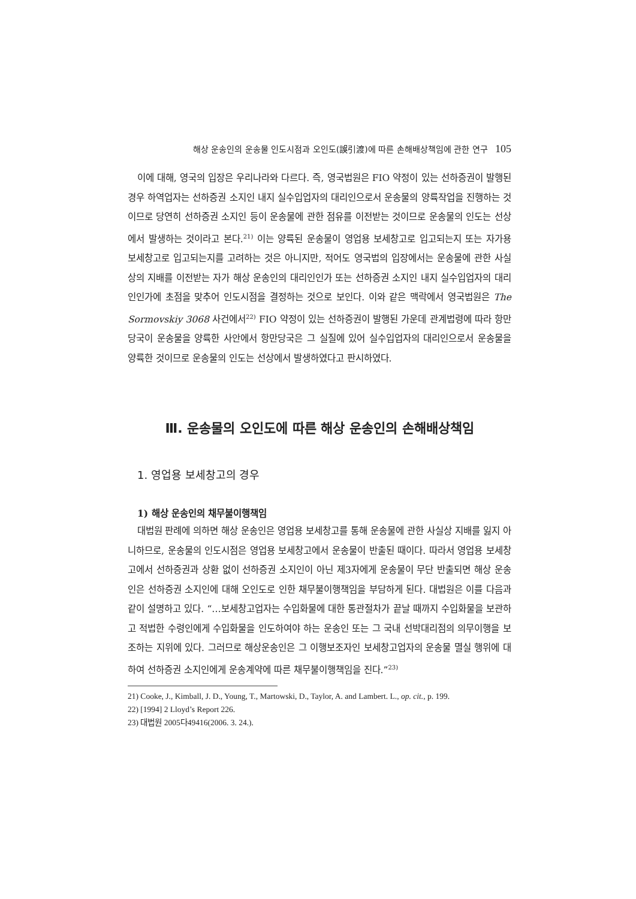해상 운송인의 운송물 인도시점과 오인도(誤引渡)에 따른 손해배상책임에 관한 연구 105
이에 대해, 영국의 입장은 우리나라와 다르다. 즉, 영국법원은 FIO 약정이 있는 선하증권이 발행된 경우 하역업자는 선하증권 소지인 내지 실수입업자의 대리인으로서 운송물의 양륙작업을 진행하는 것이므로 당연히 선하증권 소지인 등이 운송물에 관한 점유를 이전받는 것이므로 운송물의 인도는 선상에서 발생하는 것이라고 본다.<sup>21)</sup> 이는 양륙된 운송물이 영업용 보세창고로 입고되는지 또는 자가용 보세창고로 입고되는지를 고려하는 것은 아니지만, 적어도 영국법의 입장에서는 운송물에 관한 사실상의 지배를 이전받는 자가 해상 운송인의 대리인인가 또는 선하증권 소지인 내지 실수입업자의 대리인인가에 초점을 맞추어 인도시점을 결정하는 것으로 보인다. 이와 같은 맥락에서 영국법원은 The Sormovskiy 3068 사건에서<sup>22)</sup> FIO 약정이 있는 선하증권이 발행된 가운데 관계법령에 따라 항만당국이 운송물을 양륙한 사안에서 항만당국은 그 실질에 있어 실수입업자의 대리인으로서 운송물을 양륙한 것이므로 운송물의 인도는 선상에서 발생하였다고 판시하였다.
Ⅲ. 운송물의 오인도에 따른 해상 운송인의 손해배상책임
1. 영업용 보세창고의 경우
1) 해상 운송인의 채무불이행책임
대법원 판례에 의하면 해상 운송인은 영업용 보세창고를 통해 운송물에 관한 사실상 지배를 잃지 아니하므로, 운송물의 인도시점은 영업용 보세창고에서 운송물이 반출된 때이다. 따라서 영업용 보세창고에서 선하증권과 상환 없이 선하증권 소지인이 아닌 제3자에게 운송물이 무단 반출되면 해상 운송인은 선하증권 소지인에 대해 오인도로 인한 채무불이행책임을 부담하게 된다. 대법원은 이를 다음과 같이 설명하고 있다. “…보세창고업자는 수입화물에 대한 통관절차가 끝날 때까지 수입화물을 보관하고 적법한 수령인에게 수입화물을 인도하여야 하는 운송인 또는 그 국내 선박대리점의 의무이행을 보조하는 지위에 있다. 그러므로 해상운송인은 그 이행보조자인 보세창고업자의 운송물 멸실 행위에 대하여 선하증권 소지인에게 운송계약에 따른 채무불이행책임을 진다.”<sup>23)</sup>
21) Cooke, J., Kimball, J. D., Young, T., Martowski, D., Taylor, A. and Lambert. L., op. cit., p. 199.
22) [1994] 2 Lloyd’s Report 226.
23) 대법원 2005다49416(2006. 3. 24.).